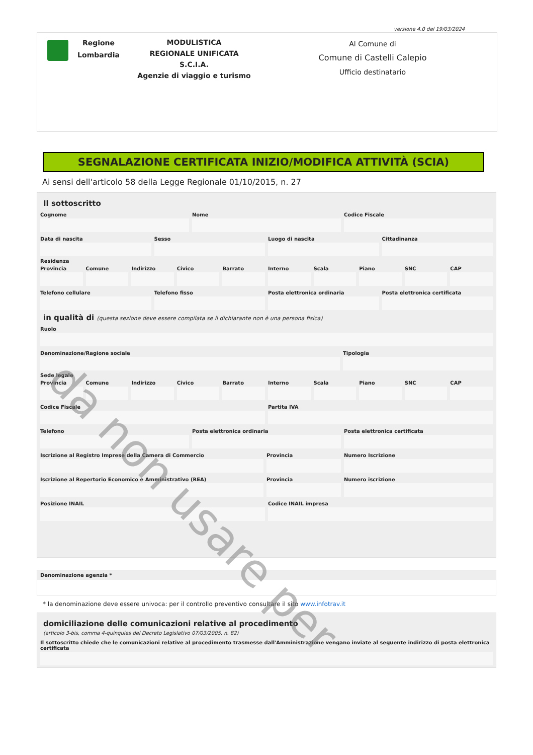versione 4.0 del 19/03/2024
Regione
Lombardia
MODULISTICA
REGIONALE UNIFICATA
S.C.I.A.
Agenzie di viaggio e turismo
Al Comune di
Comune di Castelli Calepio
Ufficio destinatario
SEGNALAZIONE CERTIFICATA INIZIO/MODIFICA ATTIVITÀ (SCIA)
Ai sensi dell'articolo 58 della Legge Regionale 01/10/2015, n. 27
Il sottoscritto
Cognome Nome Codice Fiscale
Data di nascita Sesso Luogo di nascita Cittadinanza
Residenza
Provincia Comune Indirizzo Civico Barrato Interno Scala Piano SNC CAP
Telefono cellulare Telefono fisso Posta elettronica ordinaria Posta elettronica certificata
in qualità di (questa sezione deve essere compilata se il dichiarante non è una persona fisica)
Ruolo
Denominazione/Ragione sociale Tipologia
Sede legale
Provincia Comune Indirizzo Civico Barrato Interno Scala Piano SNC CAP
Codice Fiscale Partita IVA
Telefono Posta elettronica ordinaria Posta elettronica certificata
Iscrizione al Registro Imprese della Camera di Commercio
Provincia Numero Iscrizione
Iscrizione al Repertorio Economico e Amministrativo (REA)
Provincia Numero iscrizione
Posizione INAIL Codice INAIL impresa
Denominazione agenzia *
* la denominazione deve essere univoca: per il controllo preventivo consultare il sito www.infotrav.it
domiciliazione delle comunicazioni relative al procedimento
(articolo 3-bis, comma 4-quinquies del Decreto Legislativo 07/03/2005, n. 82)
Il sottoscritto chiede che le comunicazioni relative al procedimento trasmesse dall'Amministrazione vengano inviate al seguente indirizzo di posta elettronica certificata
da non usare per